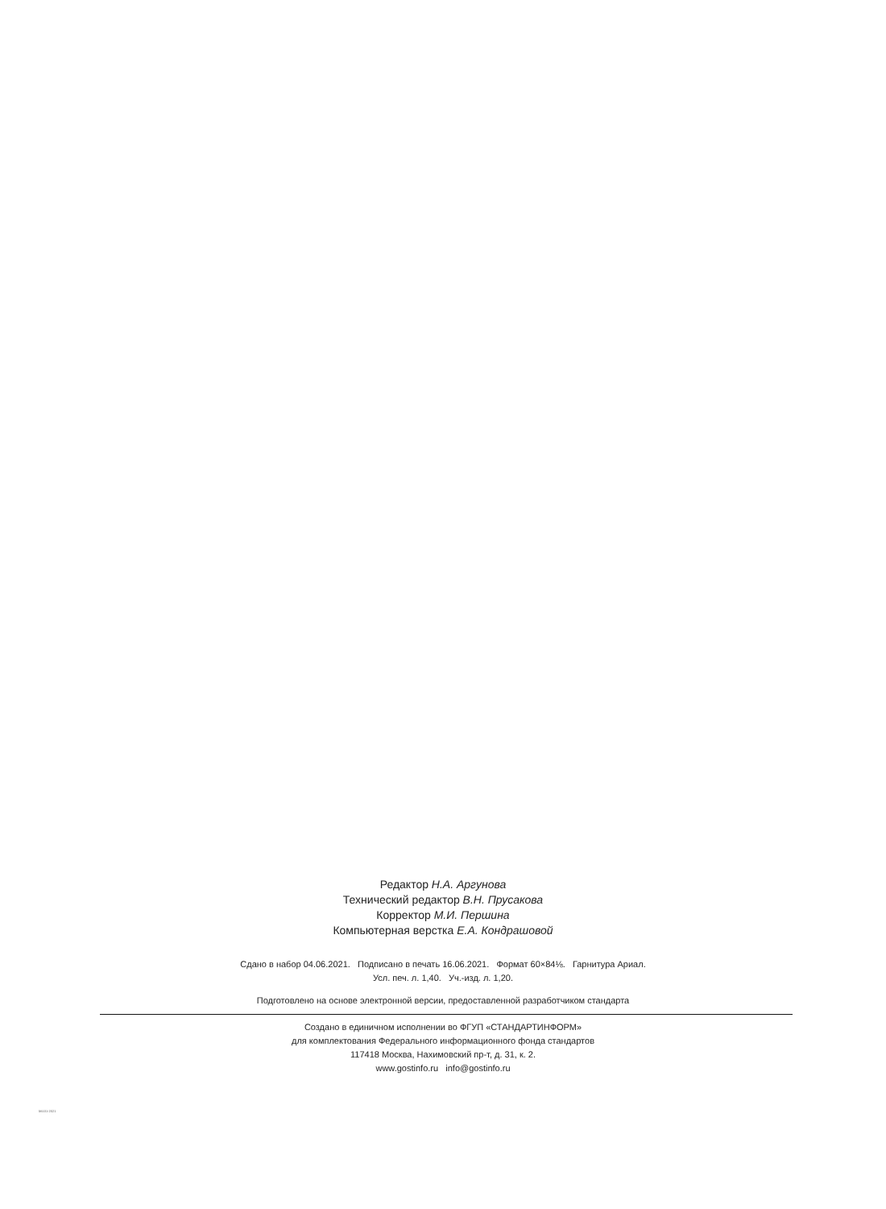Редактор Н.А. Аргунова
Технический редактор В.Н. Прусакова
Корректор М.И. Першина
Компьютерная верстка Е.А. Кондрашовой
Сдано в набор 04.06.2021. Подписано в печать 16.06.2021. Формат 60×84⅛. Гарнитура Ариал.
Усл. печ. л. 1,40. Уч.-изд. л. 1,20.
Подготовлено на основе электронной версии, предоставленной разработчиком стандарта
Создано в единичном исполнении во ФГУП «СТАНДАРТИНФОРМ»
для комплектования Федерального информационного фонда стандартов
117418 Москва, Нахимовский пр-т, д. 31, к. 2.
www.gostinfo.ru info@gostinfo.ru
56101-2021